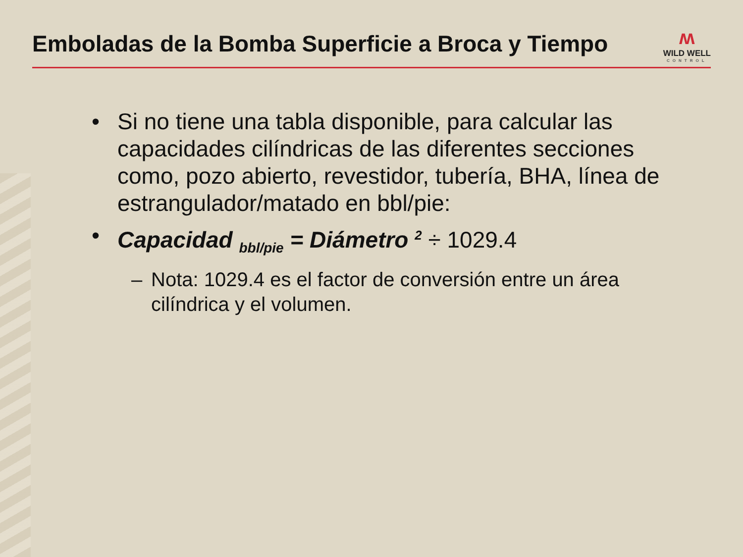Emboladas de la Bomba Superficie a Broca y Tiempo
ʍ
WILD WELL
CONTROL
• Si no tiene una tabla disponible, para calcular las capacidades cilíndricas de las diferentes secciones como, pozo abierto, revestidor, tubería, BHA, línea de estrangulador/matado en bbl/pie:
• Capacidad <sub>bbl/pie</sub> = Diámetro <sup>2</sup> ÷ 1029.4
– Nota: 1029.4 es el factor de conversión entre un área cilíndrica y el volumen.